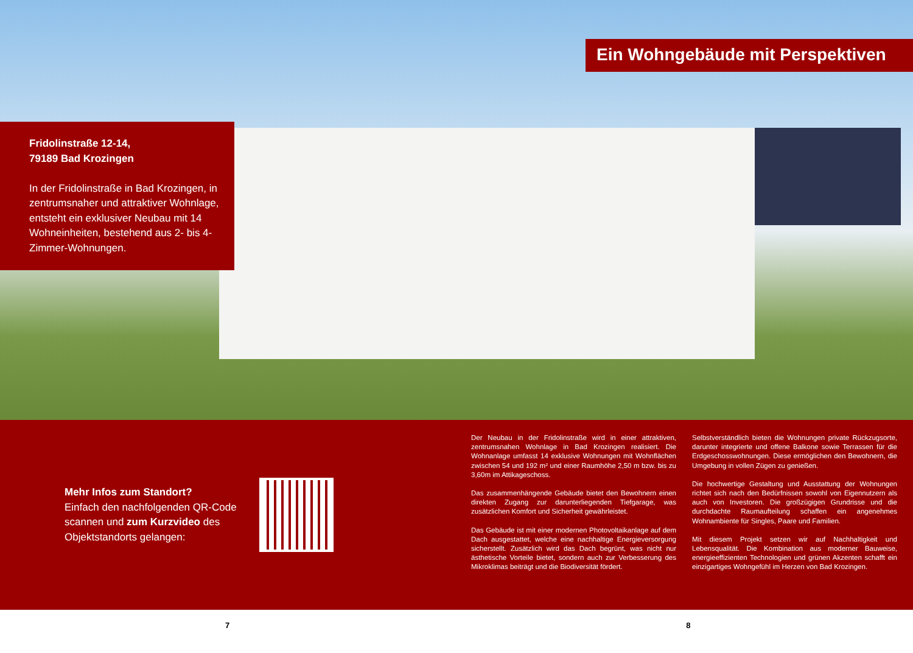Ein Wohngebäude mit Perspektiven
Fridolinstraße 12-14,
79189 Bad Krozingen
In der Fridolinstraße in Bad Krozingen, in zentrumsnaher und attraktiver Wohnlage, entsteht ein exklusiver Neubau mit 14 Wohneinheiten, bestehend aus 2- bis 4-Zimmer-Wohnungen.
Mehr Infos zum Standort?
Einfach den nachfolgenden QR-Code scannen und zum Kurzvideo des Objektstandorts gelangen:
Der Neubau in der Fridolinstraße wird in einer attraktiven, zentrumsnahen Wohnlage in Bad Krozingen realisiert. Die Wohnanlage umfasst 14 exklusive Wohnungen mit Wohnflächen zwischen 54 und 192 m² und einer Raumhöhe 2,50 m bzw. bis zu 3,60m im Attikageschoss.
Das zusammenhängende Gebäude bietet den Bewohnern einen direkten Zugang zur darunterliegenden Tiefgarage, was zusätzlichen Komfort und Sicherheit gewährleistet.
Das Gebäude ist mit einer modernen Photovoltaikanlage auf dem Dach ausgestattet, welche eine nachhaltige Energieversorgung sicherstellt. Zusätzlich wird das Dach begrünt, was nicht nur ästhetische Vorteile bietet, sondern auch zur Verbesserung des Mikroklimas beiträgt und die Biodiversität fördert.
Selbstverständlich bieten die Wohnungen private Rückzugsorte, darunter integrierte und offene Balkone sowie Terrassen für die Erdgeschosswohnungen. Diese ermöglichen den Bewohnern, die Umgebung in vollen Zügen zu genießen.
Die hochwertige Gestaltung und Ausstattung der Wohnungen richtet sich nach den Bedürfnissen sowohl von Eigennutzern als auch von Investoren. Die großzügigen Grundrisse und die durchdachte Raumaufteilung schaffen ein angenehmes Wohnambiente für Singles, Paare und Familien.
Mit diesem Projekt setzen wir auf Nachhaltigkeit und Lebensqualität. Die Kombination aus moderner Bauweise, energieeffizienten Technologien und grünen Akzenten schafft ein einzigartiges Wohngefühl im Herzen von Bad Krozingen.
7 8